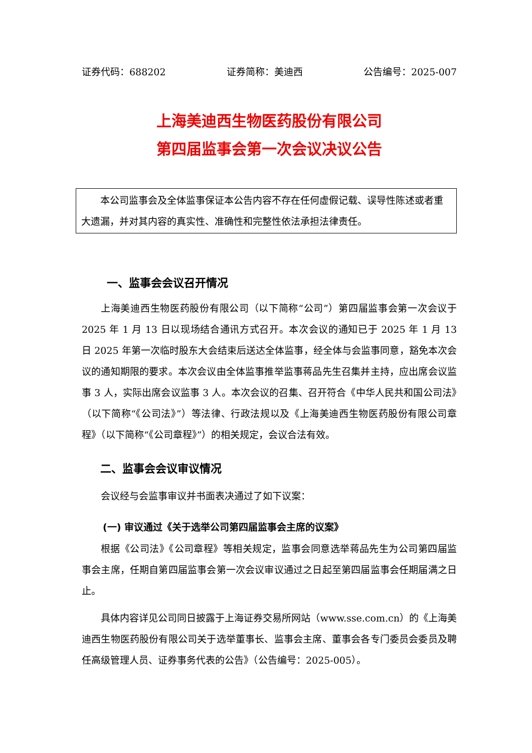证券代码：688202 证券简称：美迪西 公告编号：2025-007
上海美迪西生物医药股份有限公司
第四届监事会第一次会议决议公告
本公司监事会及全体监事保证本公告内容不存在任何虚假记载、误导性陈述或者重大遗漏，并对其内容的真实性、准确性和完整性依法承担法律责任。
一、监事会会议召开情况
上海美迪西生物医药股份有限公司（以下简称“公司”）第四届监事会第一次会议于 2025 年 1 月 13 日以现场结合通讯方式召开。本次会议的通知已于 2025 年 1 月 13 日 2025 年第一次临时股东大会结束后送达全体监事，经全体与会监事同意，豁免本次会议的通知期限的要求。本次会议由全体监事推举监事蒋品先生召集并主持，应出席会议监事 3 人，实际出席会议监事 3 人。本次会议的召集、召开符合《中华人民共和国公司法》（以下简称“《公司法》”）等法律、行政法规以及《上海美迪西生物医药股份有限公司章程》（以下简称“《公司章程》”）的相关规定，会议合法有效。
二、监事会会议审议情况
会议经与会监事审议并书面表决通过了如下议案：
(一) 审议通过《关于选举公司第四届监事会主席的议案》
根据《公司法》《公司章程》等相关规定，监事会同意选举蒋品先生为公司第四届监事会主席，任期自第四届监事会第一次会议审议通过之日起至第四届监事会任期届满之日止。
具体内容详见公司同日披露于上海证券交易所网站（www.sse.com.cn）的《上海美迪西生物医药股份有限公司关于选举董事长、监事会主席、董事会各专门委员会委员及聘任高级管理人员、证券事务代表的公告》（公告编号：2025-005）。